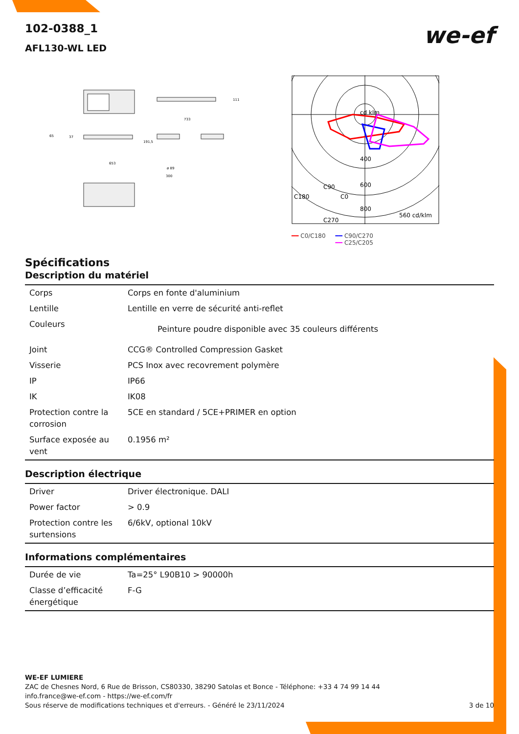we-ef
102-0388_1
AFL130-WL LED
111
733
65
37
191,5
653
ø 89
300
400
600
800
560 cd/klm
C90
C180
C0
C270
cd klm
━━ C0/C180 ━━ C90/C270
━━ C25/C205
Spécifications
Description du matériel
| Corps | Corps en fonte d'aluminium |
| Lentille | Lentille en verre de sécurité anti-reflet |
| Couleurs | Peinture poudre disponible avec 35 couleurs différents |
| Joint | CCG® Controlled Compression Gasket |
| Visserie | PCS Inox avec recovrement polymère |
| IP | IP66 |
| IK | IK08 |
| Protection contre la corrosion | 5CE en standard / 5CE+PRIMER en option |
| Surface exposée au vent | 0.1956 m² |
Description électrique
| Driver | Driver électronique. DALI |
| Power factor | > 0.9 |
| Protection contre les surtensions | 6/6kV, optional 10kV |
Informations complémentaires
| Durée de vie | Ta=25° L90B10 > 90000h |
| Classe d’efficacité énergétique | F-G |
WE-EF LUMIERE
ZAC de Chesnes Nord, 6 Rue de Brisson, CS80330, 38290 Satolas et Bonce - Téléphone: +33 4 74 99 14 44
info.france@we-ef.com - https://we-ef.com/fr
Sous réserve de modifications techniques et d'erreurs. - Généré le 23/11/2024 3 de 10